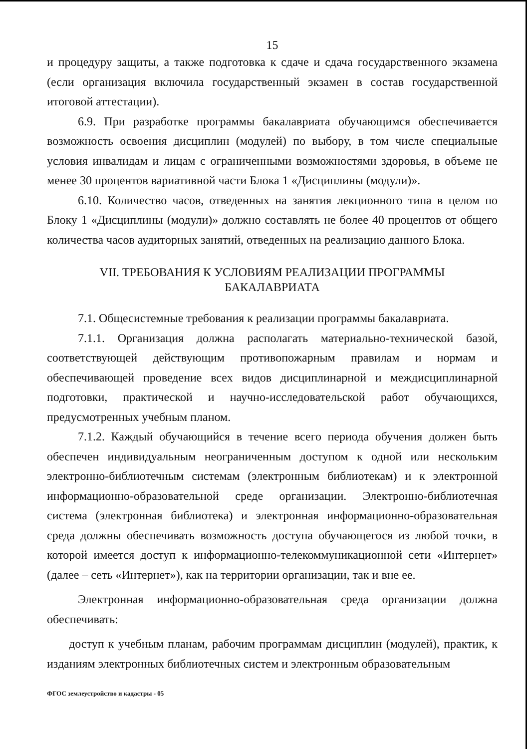15
и процедуру защиты, а также подготовка к сдаче и сдача государственного экзамена (если организация включила государственный экзамен в состав государственной итоговой аттестации).
6.9. При разработке программы бакалавриата обучающимся обеспечивается возможность освоения дисциплин (модулей) по выбору, в том числе специальные условия инвалидам и лицам с ограниченными возможностями здоровья, в объеме не менее 30 процентов вариативной части Блока 1 «Дисциплины (модули)».
6.10. Количество часов, отведенных на занятия лекционного типа в целом по Блоку 1 «Дисциплины (модули)» должно составлять не более 40 процентов от общего количества часов аудиторных занятий, отведенных на реализацию данного Блока.
VII. ТРЕБОВАНИЯ К УСЛОВИЯМ РЕАЛИЗАЦИИ ПРОГРАММЫ
БАКАЛАВРИАТА
7.1. Общесистемные требования к реализации программы бакалавриата.
7.1.1. Организация должна располагать материально-технической базой, соответствующей действующим противопожарным правилам и нормам и обеспечивающей проведение всех видов дисциплинарной и междисциплинарной подготовки, практической и научно-исследовательской работ обучающихся, предусмотренных учебным планом.
7.1.2. Каждый обучающийся в течение всего периода обучения должен быть обеспечен индивидуальным неограниченным доступом к одной или нескольким электронно-библиотечным системам (электронным библиотекам) и к электронной информационно-образовательной среде организации. Электронно-библиотечная система (электронная библиотека) и электронная информационно-образовательная среда должны обеспечивать возможность доступа обучающегося из любой точки, в которой имеется доступ к информационно-телекоммуникационной сети «Интернет» (далее – сеть «Интернет»), как на территории организации, так и вне ее.
Электронная информационно-образовательная среда организации должна обеспечивать:
доступ к учебным планам, рабочим программам дисциплин (модулей), практик, к изданиям электронных библиотечных систем и электронным образовательным
ФГОС землеустройство и кадастры - 05